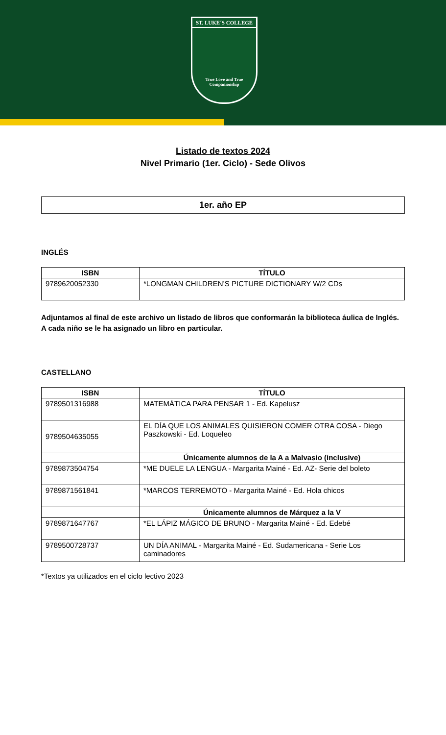ST. LUKE´S COLLEGE
True Love and True
Companionship
Listado de textos 2024
Nivel Primario (1er. Ciclo) - Sede Olivos
1er. año EP
INGLÉS
| ISBN | TÍTULO |
| --- | --- |
| 9789620052330 | *LONGMAN CHILDREN’S PICTURE DICTIONARY W/2 CDs |
Adjuntamos al final de este archivo un listado de libros que conformarán la biblioteca áulica de Inglés. A cada niño se le ha asignado un libro en particular.
CASTELLANO
| ISBN | TÍTULO |
| --- | --- |
| 9789501316988 | MATEMÁTICA PARA PENSAR 1 - Ed. Kapelusz |
| 9789504635055 | EL DÍA QUE LOS ANIMALES QUISIERON COMER OTRA COSA - Diego Paszkowski - Ed. Loqueleo |
| | Únicamente alumnos de la A a Malvasio (inclusive) |
| 9789873504754 | *ME DUELE LA LENGUA - Margarita Mainé - Ed. AZ- Serie del boleto |
| 9789871561841 | *MARCOS TERREMOTO - Margarita Mainé - Ed. Hola chicos |
| | Únicamente alumnos de Márquez a la V |
| 9789871647767 | *EL LÁPIZ MÁGICO DE BRUNO - Margarita Mainé - Ed. Edebé |
| 9789500728737 | UN DÍA ANIMAL - Margarita Mainé - Ed. Sudamericana - Serie Los caminadores |
*Textos ya utilizados en el ciclo lectivo 2023